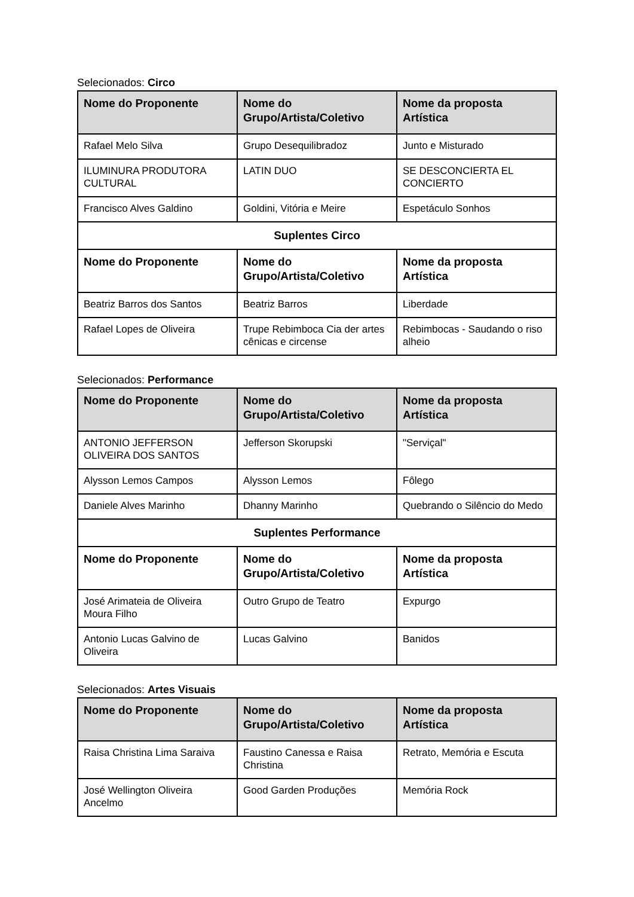Selecionados: Circo
| Nome do Proponente | Nome do Grupo/Artista/Coletivo | Nome da proposta Artística |
| --- | --- | --- |
| Rafael Melo Silva | Grupo Desequilibradoz | Junto e Misturado |
| ILUMINURA PRODUTORA CULTURAL | LATIN DUO | SE DESCONCIERTA EL CONCIERTO |
| Francisco Alves Galdino | Goldini, Vitória e Meire | Espetáculo Sonhos |
| Suplentes Circo | | |
| Nome do Proponente | Nome do Grupo/Artista/Coletivo | Nome da proposta Artística |
| Beatriz Barros dos Santos | Beatriz Barros | Liberdade |
| Rafael Lopes de Oliveira | Trupe Rebimboca Cia der artes cênicas e circense | Rebimbocas - Saudando o riso alheio |
Selecionados: Performance
| Nome do Proponente | Nome do Grupo/Artista/Coletivo | Nome da proposta Artística |
| --- | --- | --- |
| ANTONIO JEFFERSON OLIVEIRA DOS SANTOS | Jefferson Skorupski | "Serviçal" |
| Alysson Lemos Campos | Alysson Lemos | Fôlego |
| Daniele Alves Marinho | Dhanny Marinho | Quebrando o Silêncio do Medo |
| Suplentes Performance | | |
| Nome do Proponente | Nome do Grupo/Artista/Coletivo | Nome da proposta Artística |
| José Arimateia de Oliveira Moura Filho | Outro Grupo de Teatro | Expurgo |
| Antonio Lucas Galvino de Oliveira | Lucas Galvino | Banidos |
Selecionados: Artes Visuais
| Nome do Proponente | Nome do Grupo/Artista/Coletivo | Nome da proposta Artística |
| --- | --- | --- |
| Raisa Christina Lima Saraiva | Faustino Canessa e Raisa Christina | Retrato, Memória e Escuta |
| José Wellington Oliveira Ancelmo | Good Garden Produções | Memória Rock |